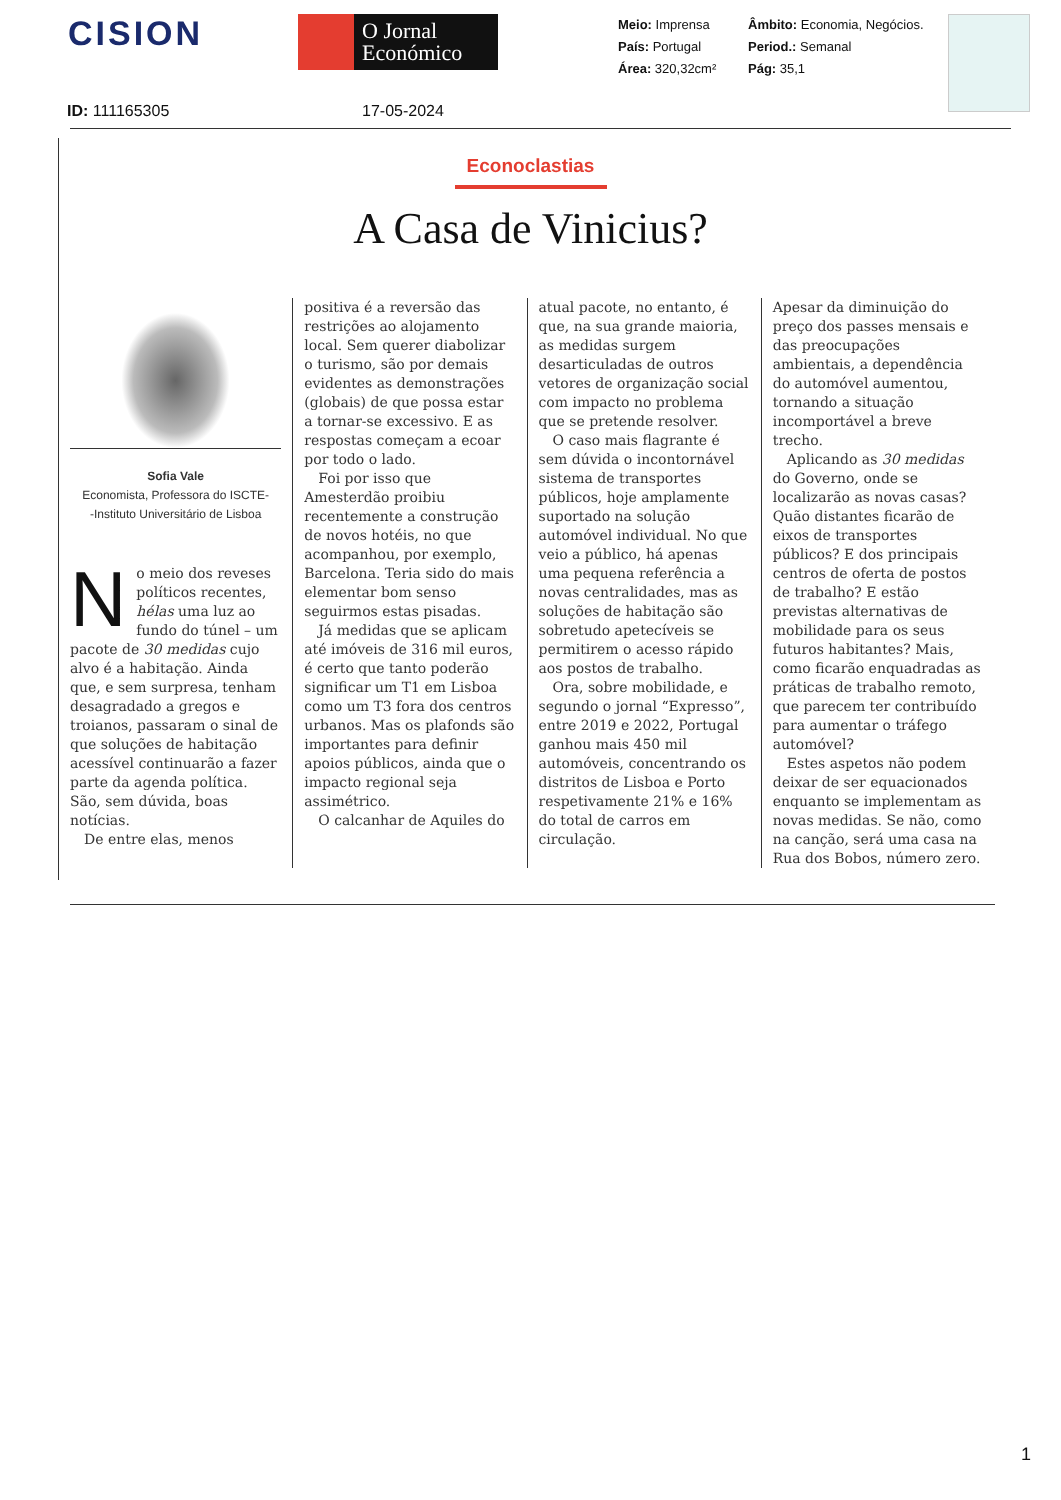CISION
O Jornal
Económico
Meio: Imprensa
País: Portugal
Área: 320,32cm²
Âmbito: Economia, Negócios.
Period.: Semanal
Pág: 35,1
ID: 111165305 17-05-2024
Econoclastias
A Casa de Vinicius?
Sofia Vale
Economista, Professora do ISCTE-
-Instituto Universitário de Lisboa
No meio dos reveses políticos recentes, hélas uma luz ao fundo do túnel – um pacote de 30 medidas cujo alvo é a habitação. Ainda que, e sem surpresa, tenham desagradado a gregos e troianos, passaram o sinal de que soluções de habitação acessível continuarão a fazer parte da agenda política. São, sem dúvida, boas notícias.
De entre elas, menos
positiva é a reversão das restrições ao alojamento local. Sem querer diabolizar o turismo, são por demais evidentes as demonstrações (globais) de que possa estar a tornar-se excessivo. E as respostas começam a ecoar por todo o lado.
Foi por isso que Amesterdão proibiu recentemente a construção de novos hotéis, no que acompanhou, por exemplo, Barcelona. Teria sido do mais elementar bom senso seguirmos estas pisadas.
Já medidas que se aplicam até imóveis de 316 mil euros, é certo que tanto poderão significar um T1 em Lisboa como um T3 fora dos centros urbanos. Mas os plafonds são importantes para definir apoios públicos, ainda que o impacto regional seja assimétrico.
O calcanhar de Aquiles do
atual pacote, no entanto, é que, na sua grande maioria, as medidas surgem desarticuladas de outros vetores de organização social com impacto no problema que se pretende resolver.
O caso mais flagrante é sem dúvida o incontornável sistema de transportes públicos, hoje amplamente suportado na solução automóvel individual. No que veio a público, há apenas uma pequena referência a novas centralidades, mas as soluções de habitação são sobretudo apetecíveis se permitirem o acesso rápido aos postos de trabalho.
Ora, sobre mobilidade, e segundo o jornal “Expresso”, entre 2019 e 2022, Portugal ganhou mais 450 mil automóveis, concentrando os distritos de Lisboa e Porto respetivamente 21% e 16% do total de carros em circulação.
Apesar da diminuição do preço dos passes mensais e das preocupações ambientais, a dependência do automóvel aumentou, tornando a situação incomportável a breve trecho.
Aplicando as 30 medidas do Governo, onde se localizarão as novas casas? Quão distantes ficarão de eixos de transportes públicos? E dos principais centros de oferta de postos de trabalho? E estão previstas alternativas de mobilidade para os seus futuros habitantes? Mais, como ficarão enquadradas as práticas de trabalho remoto, que parecem ter contribuído para aumentar o tráfego automóvel?
Estes aspetos não podem deixar de ser equacionados enquanto se implementam as novas medidas. Se não, como na canção, será uma casa na Rua dos Bobos, número zero.
1